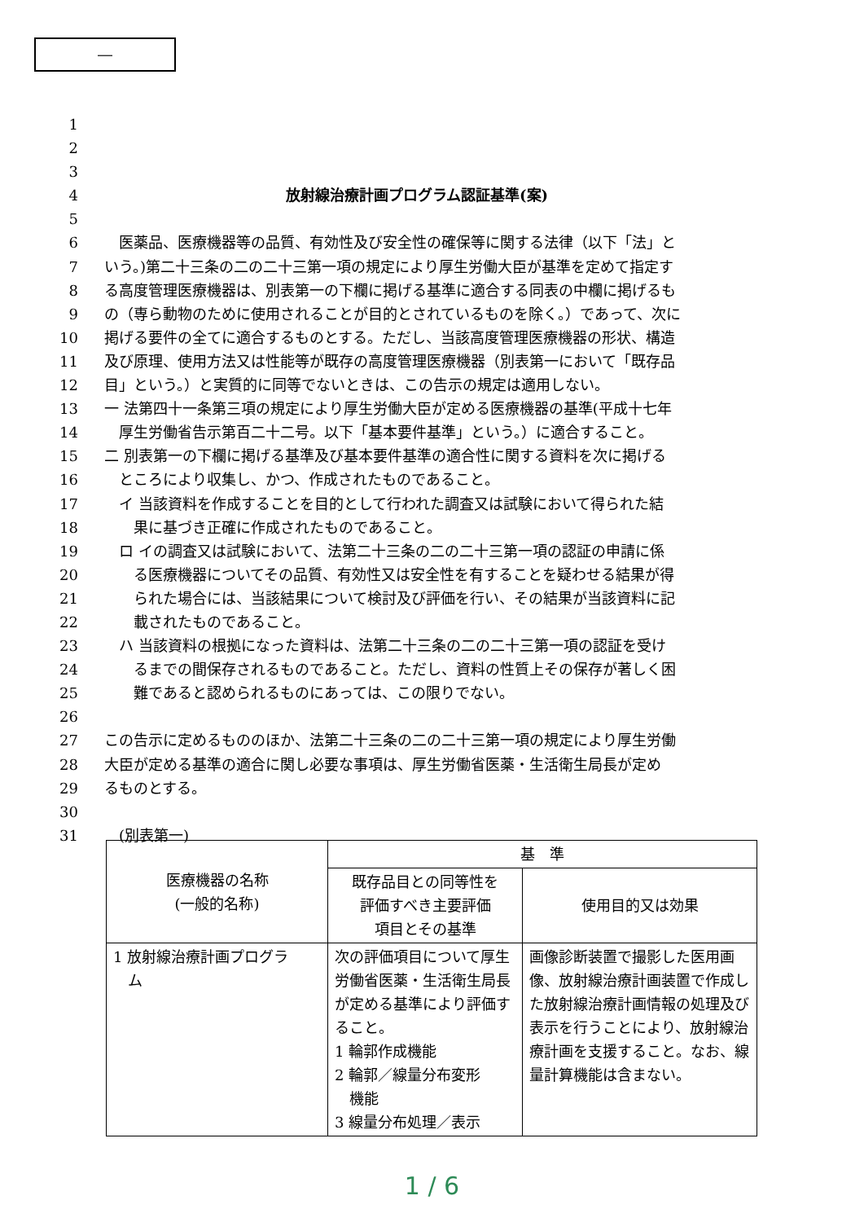―
1
2
3
4 放射線治療計画プログラム認証基準(案)
5
6　医薬品、医療機器等の品質、有効性及び安全性の確保等に関する法律（以下「法」と
7 いう。)第二十三条の二の二十三第一項の規定により厚生労働大臣が基準を定めて指定す
8 る高度管理医療機器は、別表第一の下欄に掲げる基準に適合する同表の中欄に掲げるも
9 の（専ら動物のために使用されることが目的とされているものを除く。）であって、次に
10 掲げる要件の全てに適合するものとする。ただし、当該高度管理医療機器の形状、構造
11 及び原理、使用方法又は性能等が既存の高度管理医療機器（別表第一において「既存品
12 目」という。）と実質的に同等でないときは、この告示の規定は適用しない。
13 一 法第四十一条第三項の規定により厚生労働大臣が定める医療機器の基準(平成十七年
14　厚生労働省告示第百二十二号。以下「基本要件基準」という。）に適合すること。
15 二 別表第一の下欄に掲げる基準及び基本要件基準の適合性に関する資料を次に掲げる
16　ところにより収集し、かつ、作成されたものであること。
17　イ 当該資料を作成することを目的として行われた調査又は試験において得られた結
18　　果に基づき正確に作成されたものであること。
19　ロ イの調査又は試験において、法第二十三条の二の二十三第一項の認証の申請に係
20　　る医療機器についてその品質、有効性又は安全性を有することを疑わせる結果が得
21　　られた場合には、当該結果について検討及び評価を行い、その結果が当該資料に記
22　　載されたものであること。
23　ハ 当該資料の根拠になった資料は、法第二十三条の二の二十三第一項の認証を受け
24　　るまでの間保存されるものであること。ただし、資料の性質上その保存が著しく困
25　　難であると認められるものにあっては、この限りでない。
26
27 この告示に定めるもののほか、法第二十三条の二の二十三第一項の規定により厚生労働
28 大臣が定める基準の適合に関し必要な事項は、厚生労働省医薬・生活衛生局長が定め
29 るものとする。
30
31　(別表第一)
| 医療機器の名称 (一般的名称) | 基 準 | |
| --- | --- | --- |
| | 既存品目との同等性を 評価すべき主要評価 項目とその基準 | 使用目的又は効果 |
| 1 放射線治療計画プログラ ム | 次の評価項目について厚生労働省医薬・生活衛生局長が定める基準により評価すること。 1 輪郭作成機能 2 輪郭／線量分布変形 機能 3 線量分布処理／表示 | 画像診断装置で撮影した医用画像、放射線治療計画装置で作成した放射線治療計画情報の処理及び表示を行うことにより、放射線治療計画を支援すること。なお、線量計算機能は含まない。 |
1 / 6